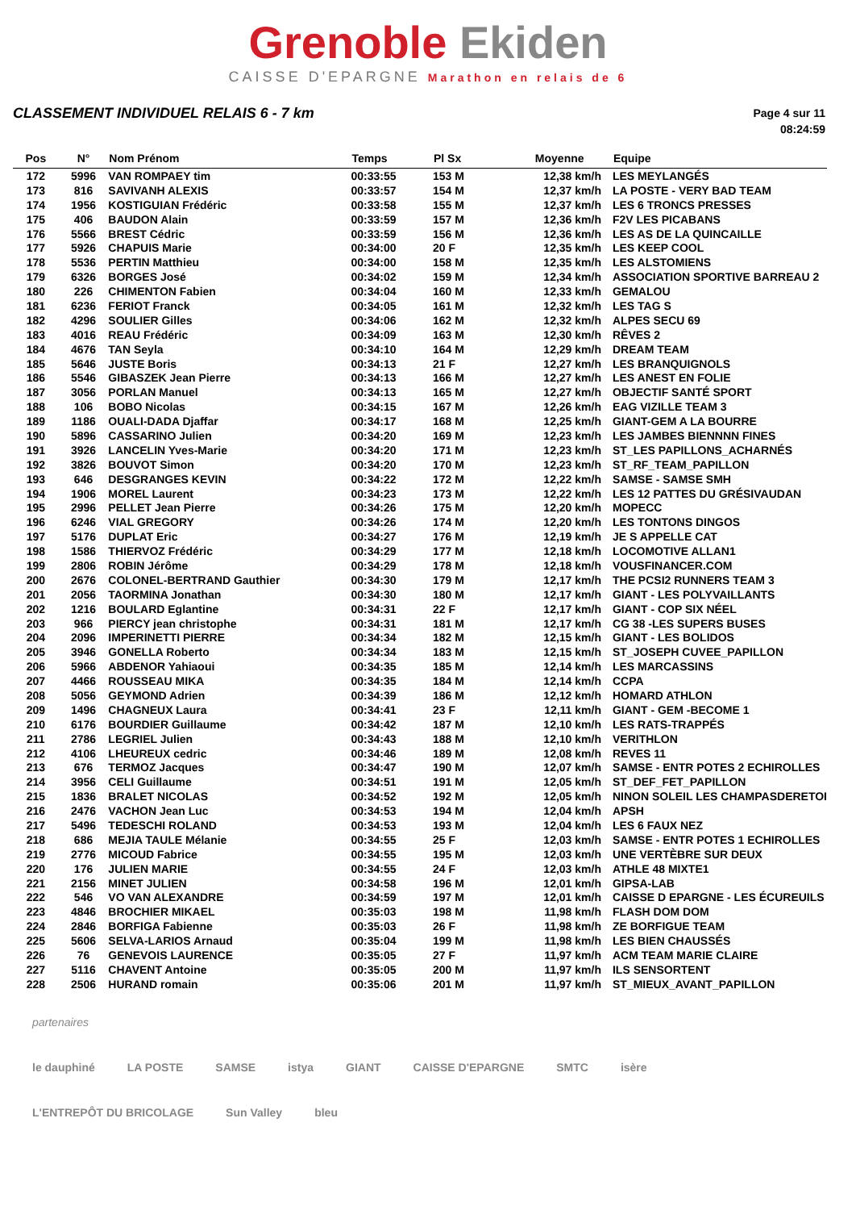Grenoble Ekiden
CAISSE D'EPARGNE Marathon en relais de 6
CLASSEMENT INDIVIDUEL RELAIS 6 - 7 km
Page 4 sur 11
08:24:59
| Pos | N° | Nom Prénom | Temps | Pl Sx | Moyenne | Equipe |
| --- | --- | --- | --- | --- | --- | --- |
| 172 | 5996 | VAN ROMPAEY tim | 00:33:55 | 153 M | 12,38 km/h | LES MEYLANGÉS |
| 173 | 816 | SAVIVANH ALEXIS | 00:33:57 | 154 M | 12,37 km/h | LA POSTE - VERY BAD TEAM |
| 174 | 1956 | KOSTIGUIAN Frédéric | 00:33:58 | 155 M | 12,37 km/h | LES 6 TRONCS PRESSES |
| 175 | 406 | BAUDON Alain | 00:33:59 | 157 M | 12,36 km/h | F2V LES PICABANS |
| 176 | 5566 | BREST Cédric | 00:33:59 | 156 M | 12,36 km/h | LES AS DE LA QUINCAILLE |
| 177 | 5926 | CHAPUIS Marie | 00:34:00 | 20 F | 12,35 km/h | LES KEEP COOL |
| 178 | 5536 | PERTIN Matthieu | 00:34:00 | 158 M | 12,35 km/h | LES ALSTOMIENS |
| 179 | 6326 | BORGES José | 00:34:02 | 159 M | 12,34 km/h | ASSOCIATION SPORTIVE BARREAU 2 |
| 180 | 226 | CHIMENTON Fabien | 00:34:04 | 160 M | 12,33 km/h | GEMALOU |
| 181 | 6236 | FERIOT Franck | 00:34:05 | 161 M | 12,32 km/h | LES TAG S |
| 182 | 4296 | SOULIER Gilles | 00:34:06 | 162 M | 12,32 km/h | ALPES SECU 69 |
| 183 | 4016 | REAU Frédéric | 00:34:09 | 163 M | 12,30 km/h | RÊVES 2 |
| 184 | 4676 | TAN Seyla | 00:34:10 | 164 M | 12,29 km/h | DREAM TEAM |
| 185 | 5646 | JUSTE Boris | 00:34:13 | 21 F | 12,27 km/h | LES BRANQUIGNOLS |
| 186 | 5546 | GIBASZEK Jean Pierre | 00:34:13 | 166 M | 12,27 km/h | LES ANEST EN FOLIE |
| 187 | 3056 | PORLAN Manuel | 00:34:13 | 165 M | 12,27 km/h | OBJECTIF SANTÉ SPORT |
| 188 | 106 | BOBO Nicolas | 00:34:15 | 167 M | 12,26 km/h | EAG VIZILLE TEAM 3 |
| 189 | 1186 | OUALI-DADA Djaffar | 00:34:17 | 168 M | 12,25 km/h | GIANT-GEM A LA BOURRE |
| 190 | 5896 | CASSARINO Julien | 00:34:20 | 169 M | 12,23 km/h | LES JAMBES BIENNNN FINES |
| 191 | 3926 | LANCELIN Yves-Marie | 00:34:20 | 171 M | 12,23 km/h | ST_LES PAPILLONS_ACHARNÉS |
| 192 | 3826 | BOUVOT Simon | 00:34:20 | 170 M | 12,23 km/h | ST_RF_TEAM_PAPILLON |
| 193 | 646 | DESGRANGES KEVIN | 00:34:22 | 172 M | 12,22 km/h | SAMSE - SAMSE SMH |
| 194 | 1906 | MOREL Laurent | 00:34:23 | 173 M | 12,22 km/h | LES 12 PATTES DU GRÉSIVAUDAN |
| 195 | 2996 | PELLET Jean Pierre | 00:34:26 | 175 M | 12,20 km/h | MOPECC |
| 196 | 6246 | VIAL GREGORY | 00:34:26 | 174 M | 12,20 km/h | LES TONTONS DINGOS |
| 197 | 5176 | DUPLAT Eric | 00:34:27 | 176 M | 12,19 km/h | JE S APPELLE CAT |
| 198 | 1586 | THIERVOZ Frédéric | 00:34:29 | 177 M | 12,18 km/h | LOCOMOTIVE ALLAN1 |
| 199 | 2806 | ROBIN Jérôme | 00:34:29 | 178 M | 12,18 km/h | VOUSFINANCER.COM |
| 200 | 2676 | COLONEL-BERTRAND Gauthier | 00:34:30 | 179 M | 12,17 km/h | THE PCSI2 RUNNERS TEAM 3 |
| 201 | 2056 | TAORMINA Jonathan | 00:34:30 | 180 M | 12,17 km/h | GIANT - LES POLYVAILLANTS |
| 202 | 1216 | BOULARD Eglantine | 00:34:31 | 22 F | 12,17 km/h | GIANT - COP SIX NÉEL |
| 203 | 966 | PIERCY jean christophe | 00:34:31 | 181 M | 12,17 km/h | CG 38 -LES SUPERS BUSES |
| 204 | 2096 | IMPERINETTI PIERRE | 00:34:34 | 182 M | 12,15 km/h | GIANT - LES BOLIDOS |
| 205 | 3946 | GONELLA Roberto | 00:34:34 | 183 M | 12,15 km/h | ST_JOSEPH CUVEE_PAPILLON |
| 206 | 5966 | ABDENOR Yahiaoui | 00:34:35 | 185 M | 12,14 km/h | LES MARCASSINS |
| 207 | 4466 | ROUSSEAU MIKA | 00:34:35 | 184 M | 12,14 km/h | CCPA |
| 208 | 5056 | GEYMOND Adrien | 00:34:39 | 186 M | 12,12 km/h | HOMARD ATHLON |
| 209 | 1496 | CHAGNEUX Laura | 00:34:41 | 23 F | 12,11 km/h | GIANT - GEM -BECOME 1 |
| 210 | 6176 | BOURDIER Guillaume | 00:34:42 | 187 M | 12,10 km/h | LES RATS-TRAPPÉS |
| 211 | 2786 | LEGRIEL Julien | 00:34:43 | 188 M | 12,10 km/h | VERITHLON |
| 212 | 4106 | LHEUREUX cedric | 00:34:46 | 189 M | 12,08 km/h | REVES 11 |
| 213 | 676 | TERMOZ Jacques | 00:34:47 | 190 M | 12,07 km/h | SAMSE - ENTR POTES 2 ECHIROLLES |
| 214 | 3956 | CELI Guillaume | 00:34:51 | 191 M | 12,05 km/h | ST_DEF_FET_PAPILLON |
| 215 | 1836 | BRALET NICOLAS | 00:34:52 | 192 M | 12,05 km/h | NINON SOLEIL LES CHAMPASDERETOI |
| 216 | 2476 | VACHON Jean Luc | 00:34:53 | 194 M | 12,04 km/h | APSH |
| 217 | 5496 | TEDESCHI ROLAND | 00:34:53 | 193 M | 12,04 km/h | LES 6 FAUX NEZ |
| 218 | 686 | MEJIA TAULE Mélanie | 00:34:55 | 25 F | 12,03 km/h | SAMSE - ENTR POTES 1 ECHIROLLES |
| 219 | 2776 | MICOUD Fabrice | 00:34:55 | 195 M | 12,03 km/h | UNE VERTÈBRE SUR DEUX |
| 220 | 176 | JULIEN MARIE | 00:34:55 | 24 F | 12,03 km/h | ATHLE 48 MIXTE1 |
| 221 | 2156 | MINET JULIEN | 00:34:58 | 196 M | 12,01 km/h | GIPSA-LAB |
| 222 | 546 | VO VAN ALEXANDRE | 00:34:59 | 197 M | 12,01 km/h | CAISSE D EPARGNE - LES ÉCUREUILS |
| 223 | 4846 | BROCHIER MIKAEL | 00:35:03 | 198 M | 11,98 km/h | FLASH DOM DOM |
| 224 | 2846 | BORFIGA Fabienne | 00:35:03 | 26 F | 11,98 km/h | ZE BORFIGUE TEAM |
| 225 | 5606 | SELVA-LARIOS Arnaud | 00:35:04 | 199 M | 11,98 km/h | LES BIEN CHAUSSÉS |
| 226 | 76 | GENEVOIS LAURENCE | 00:35:05 | 27 F | 11,97 km/h | ACM TEAM MARIE CLAIRE |
| 227 | 5116 | CHAVENT Antoine | 00:35:05 | 200 M | 11,97 km/h | ILS SENSORTENT |
| 228 | 2506 | HURAND romain | 00:35:06 | 201 M | 11,97 km/h | ST_MIEUX_AVANT_PAPILLON |
partenaires
le dauphiné LA POSTE SAMSE istya GIANT CAISSE D'EPARGNE SMTC isère L'ENTREPÔT DU BRICOLAGE Sun Valley bleu